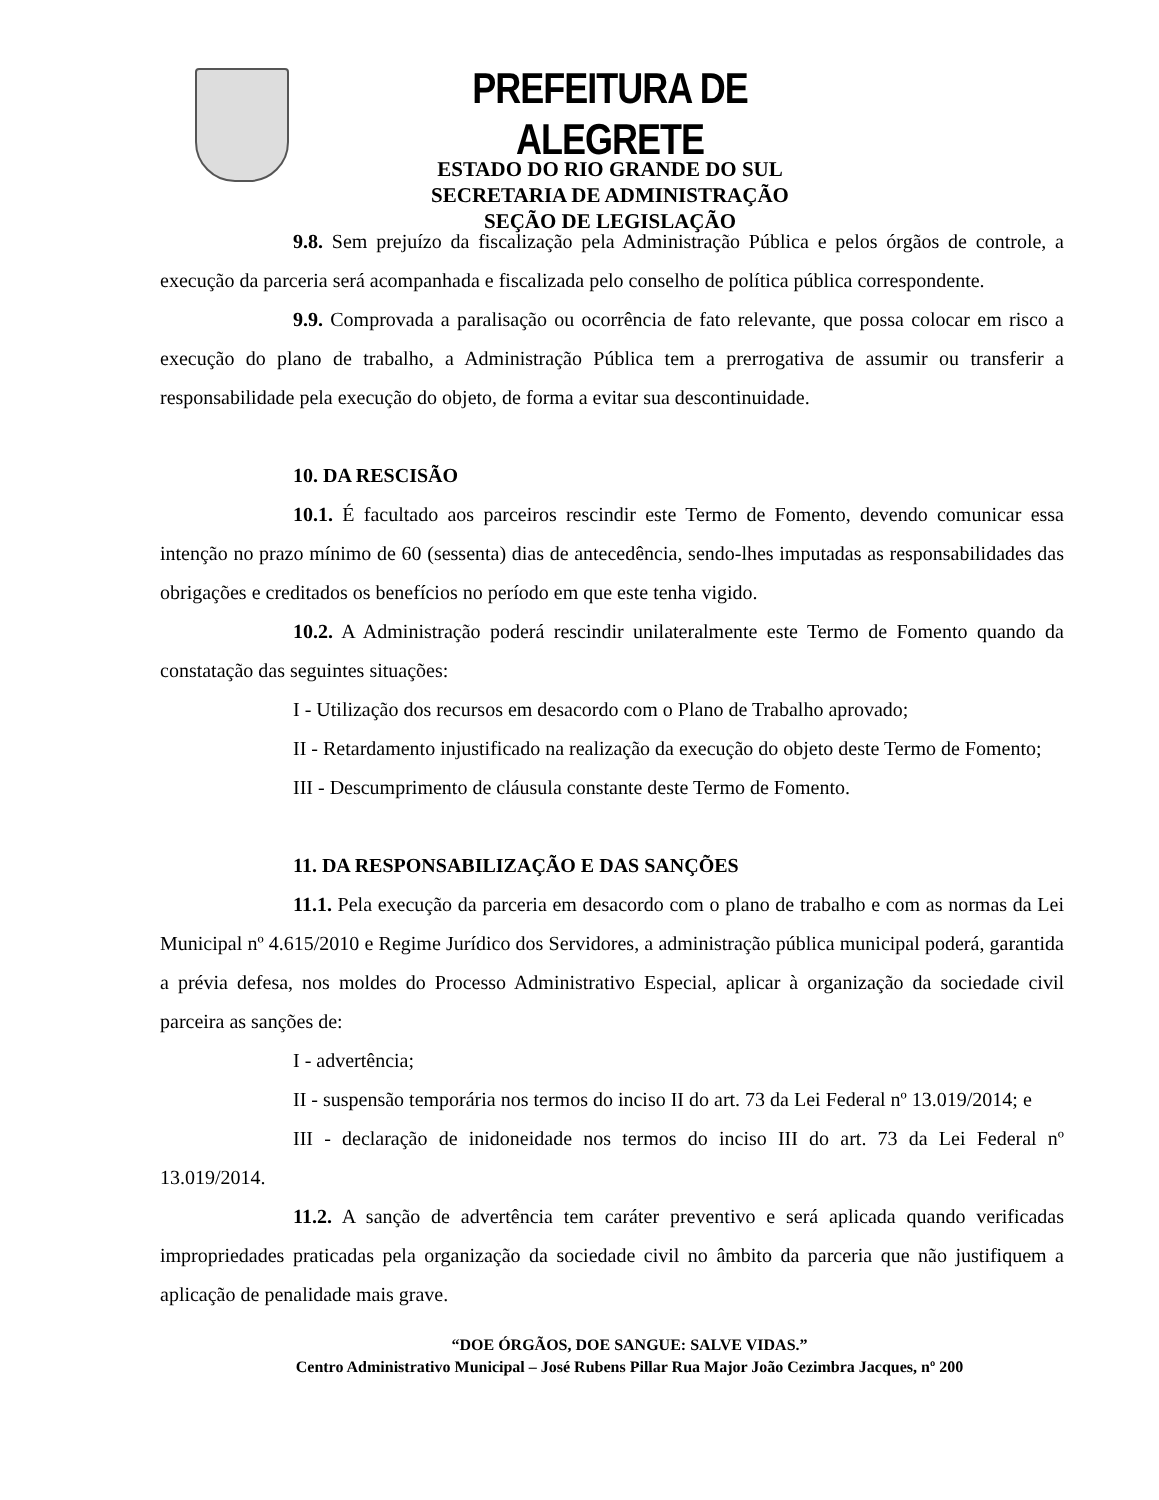PREFEITURA DE ALEGRETE
ESTADO DO RIO GRANDE DO SUL
SECRETARIA DE ADMINISTRAÇÃO
SEÇÃO DE LEGISLAÇÃO
9.8. Sem prejuízo da fiscalização pela Administração Pública e pelos órgãos de controle, a execução da parceria será acompanhada e fiscalizada pelo conselho de política pública correspondente.
9.9. Comprovada a paralisação ou ocorrência de fato relevante, que possa colocar em risco a execução do plano de trabalho, a Administração Pública tem a prerrogativa de assumir ou transferir a responsabilidade pela execução do objeto, de forma a evitar sua descontinuidade.
10. DA RESCISÃO
10.1. É facultado aos parceiros rescindir este Termo de Fomento, devendo comunicar essa intenção no prazo mínimo de 60 (sessenta) dias de antecedência, sendo-lhes imputadas as responsabilidades das obrigações e creditados os benefícios no período em que este tenha vigido.
10.2. A Administração poderá rescindir unilateralmente este Termo de Fomento quando da constatação das seguintes situações:
I - Utilização dos recursos em desacordo com o Plano de Trabalho aprovado;
II - Retardamento injustificado na realização da execução do objeto deste Termo de Fomento;
III - Descumprimento de cláusula constante deste Termo de Fomento.
11. DA RESPONSABILIZAÇÃO E DAS SANÇÕES
11.1. Pela execução da parceria em desacordo com o plano de trabalho e com as normas da Lei Municipal nº 4.615/2010 e Regime Jurídico dos Servidores, a administração pública municipal poderá, garantida a prévia defesa, nos moldes do Processo Administrativo Especial, aplicar à organização da sociedade civil parceira as sanções de:
I - advertência;
II - suspensão temporária nos termos do inciso II do art. 73 da Lei Federal nº 13.019/2014; e
III - declaração de inidoneidade nos termos do inciso III do art. 73 da Lei Federal nº 13.019/2014.
11.2. A sanção de advertência tem caráter preventivo e será aplicada quando verificadas impropriedades praticadas pela organização da sociedade civil no âmbito da parceria que não justifiquem a aplicação de penalidade mais grave.
“DOE ÓRGÃOS, DOE SANGUE: SALVE VIDAS.”
Centro Administrativo Municipal – José Rubens Pillar Rua Major João Cezimbra Jacques, nº 200